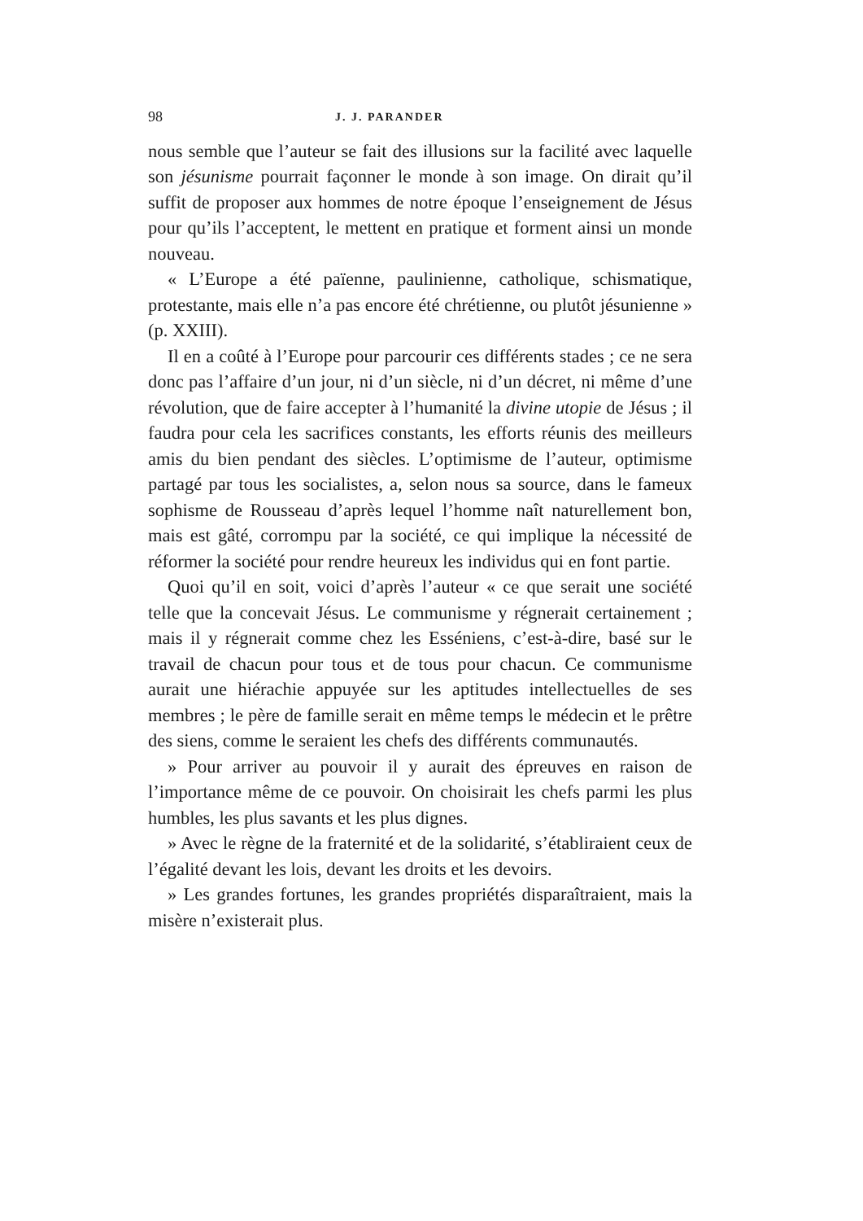98 J. J. PARANDER
nous semble que l’auteur se fait des illusions sur la facilité avec laquelle son jésunisme pourrait façonner le monde à son image. On dirait qu’il suffit de proposer aux hommes de notre époque l’enseignement de Jésus pour qu’ils l’acceptent, le mettent en pratique et forment ainsi un monde nouveau.
« L’Europe a été païenne, paulinienne, catholique, schismatique, protestante, mais elle n’a pas encore été chrétienne, ou plutôt jésunienne » (p. XXIII).
Il en a coûté à l’Europe pour parcourir ces différents stades ; ce ne sera donc pas l’affaire d’un jour, ni d’un siècle, ni d’un décret, ni même d’une révolution, que de faire accepter à l’humanité la divine utopie de Jésus ; il faudra pour cela les sacrifices constants, les efforts réunis des meilleurs amis du bien pendant des siècles. L’optimisme de l’auteur, optimisme partagé par tous les socialistes, a, selon nous sa source, dans le fameux sophisme de Rousseau d’après lequel l’homme naît naturellement bon, mais est gâté, corrompu par la société, ce qui implique la nécessité de réformer la société pour rendre heureux les individus qui en font partie.
Quoi qu’il en soit, voici d’après l’auteur « ce que serait une société telle que la concevait Jésus. Le communisme y régnerait certainement ; mais il y régnerait comme chez les Esséniens, c’est-à-dire, basé sur le travail de chacun pour tous et de tous pour chacun. Ce communisme aurait une hiérachie appuyée sur les aptitudes intellectuelles de ses membres ; le père de famille serait en même temps le médecin et le prêtre des siens, comme le seraient les chefs des différents communautés.
» Pour arriver au pouvoir il y aurait des épreuves en raison de l’importance même de ce pouvoir. On choisirait les chefs parmi les plus humbles, les plus savants et les plus dignes.
» Avec le règne de la fraternité et de la solidarité, s’établiraient ceux de l’égalité devant les lois, devant les droits et les devoirs.
» Les grandes fortunes, les grandes propriétés disparaîtraient, mais la misère n’existerait plus.